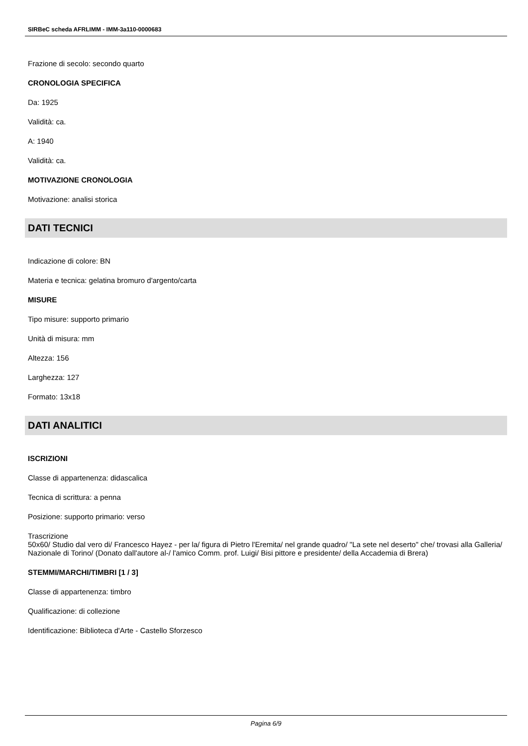SIRBeC scheda AFRLIMM - IMM-3a110-0000683
Frazione di secolo: secondo quarto
CRONOLOGIA SPECIFICA
Da: 1925
Validità: ca.
A: 1940
Validità: ca.
MOTIVAZIONE CRONOLOGIA
Motivazione: analisi storica
DATI TECNICI
Indicazione di colore: BN
Materia e tecnica: gelatina bromuro d'argento/carta
MISURE
Tipo misure: supporto primario
Unità di misura: mm
Altezza: 156
Larghezza: 127
Formato: 13x18
DATI ANALITICI
ISCRIZIONI
Classe di appartenenza: didascalica
Tecnica di scrittura: a penna
Posizione: supporto primario: verso
Trascrizione
50x60/ Studio dal vero di/ Francesco Hayez - per la/ figura di Pietro l'Eremita/ nel grande quadro/ "La sete nel deserto" che/ trovasi alla Galleria/ Nazionale di Torino/ (Donato dall'autore al-/ l'amico Comm. prof. Luigi/ Bisi pittore e presidente/ della Accademia di Brera)
STEMMI/MARCHI/TIMBRI [1 / 3]
Classe di appartenenza: timbro
Qualificazione: di collezione
Identificazione: Biblioteca d'Arte - Castello Sforzesco
Pagina 6/9